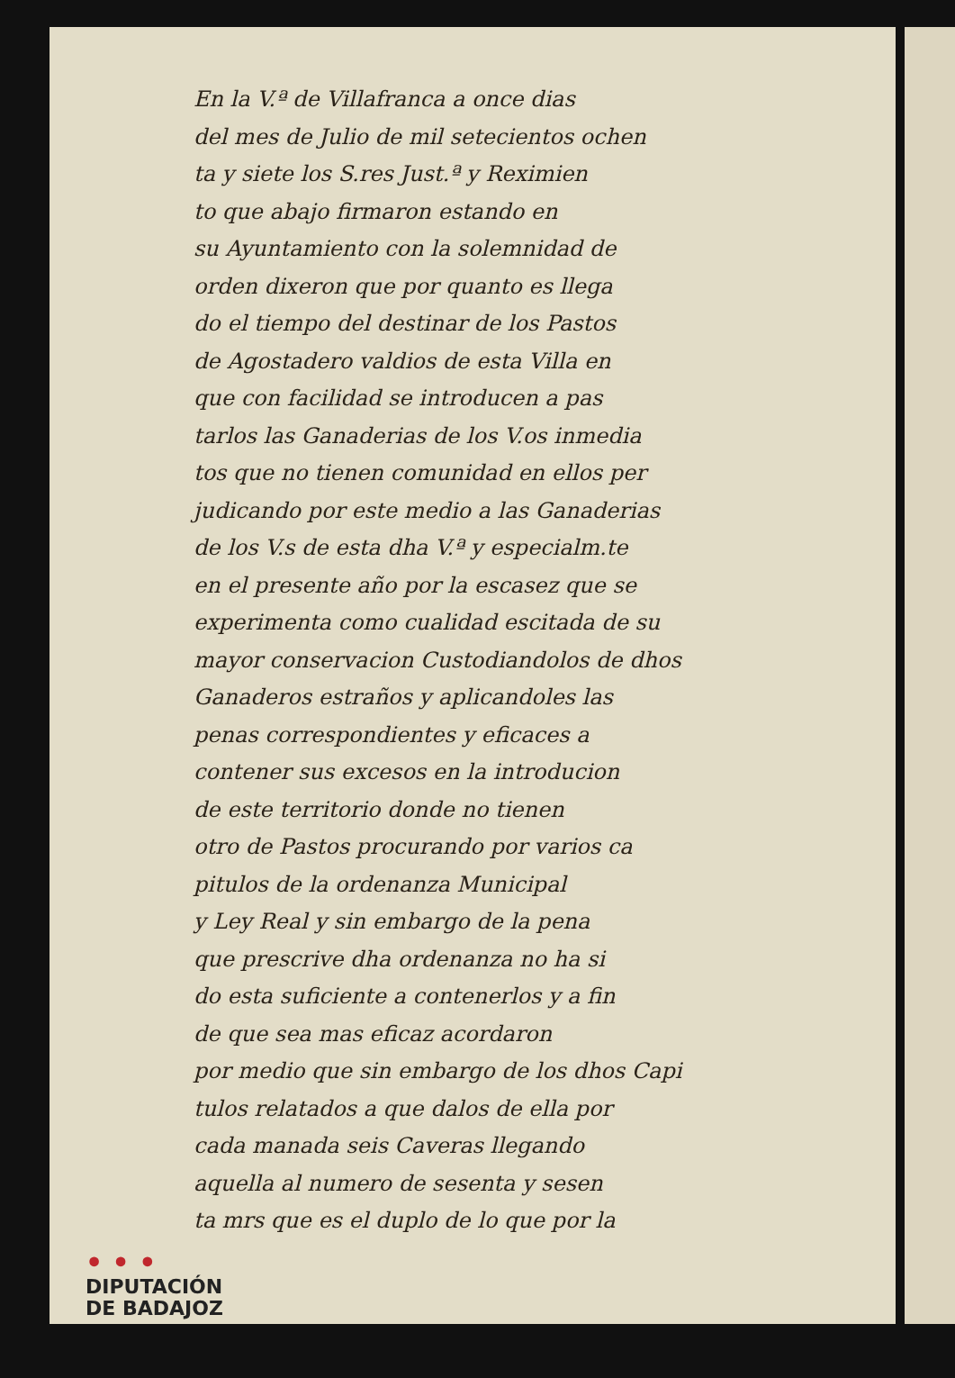En la V.ª de Villafranca a once dias
del mes de Julio de mil setecientos ochen
ta y siete los S.res Just.ª y Reximien
to que abajo firmaron estando en
su Ayuntamiento con la solemnidad de
orden dixeron que por quanto es llega
do el tiempo del destinar de los Pastos
de Agostadero valdios de esta Villa en
que con facilidad se introducen a pas
tarlos las Ganaderias de los V.os inmedia
tos que no tienen comunidad en ellos per
judicando por este medio a las Ganaderias
de los V.s de esta dha V.ª y especialm.te
en el presente año por la escasez que se
experimenta como cualidad escitada de su
mayor conservacion Custodiandolos de dhos
Ganaderos estraños y aplicandoles las
penas correspondientes y eficaces a
contener sus excesos en la introducion
de este territorio donde no tienen
otro de Pastos procurando por varios ca
pitulos de la ordenanza Municipal
y Ley Real y sin embargo de la pena
que prescrive dha ordenanza no ha si
do esta suficiente a contenerlos y a fin
de que sea mas eficaz acordaron
por medio que sin embargo de los dhos Capi
tulos relatados a que dalos de ella por
cada manada seis Caveras llegando
aquella al numero de sesenta y sesen
ta mrs que es el duplo de lo que por la
• • •
DIPUTACIÓN
DE BADAJOZ